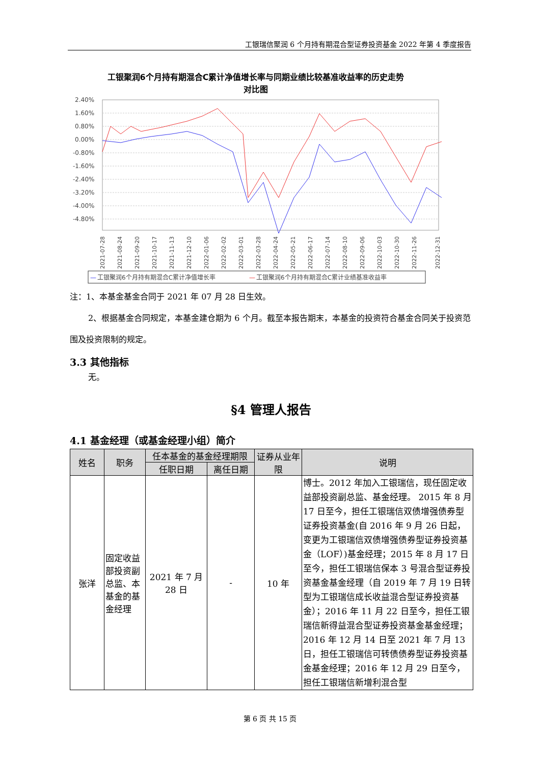工银瑞信聚润 6 个月持有期混合型证券投资基金 2022 年第 4 季度报告
工银聚润6个月持有期混合C累计净值增长率与同期业绩比较基准收益率的历史走势
对比图
2.40%
1.60%
0.80%
0.00%
-0.80%
-1.60%
-2.40%
-3.20%
-4.00%
-4.80%
2021-07-28
2021-08-24
2021-09-20
2021-10-17
2021-11-13
2021-12-10
2022-01-06
2022-02-02
2022-03-01
2022-03-28
2022-04-24
2022-05-21
2022-06-17
2022-07-14
2022-08-10
2022-09-06
2022-10-03
2022-10-30
2022-11-26
2022-12-31
—
工银聚润6个月持有期混合C累计净值增长率
—
工银聚润6个月持有期混合C累计业绩基准收益率
注：1、本基金基金合同于 2021 年 07 月 28 日生效。
2、根据基金合同规定，本基金建仓期为 6 个月。截至本报告期末，本基金的投资符合基金合同关于投资范围及投资限制的规定。
3.3 其他指标
无。
§4 管理人报告
4.1 基金经理（或基金经理小组）简介
| 姓名 | 职务 | 任本基金的基金经理期限 | | 证券从业年限 | 说明 |
| --- | --- | --- | --- | --- | --- |
| | | 任职日期 | 离任日期 | | |
| 张洋 | 固定收益部投资副总监、本基金的基金经理 | 2021 年 7 月 28 日 | - | 10 年 | 博士。2012 年加入工银瑞信，现任固定收益部投资副总监、基金经理。 2015 年 8 月 17 日至今，担任工银瑞信双债增强债券型证券投资基金(自 2016 年 9 月 26 日起，变更为工银瑞信双债增强债券型证券投资基金（LOF）)基金经理；2015 年 8 月 17 日至今，担任工银瑞信保本 3 号混合型证券投资基金基金经理（自 2019 年 7 月 19 日转型为工银瑞信成长收益混合型证券投资基金）；2016 年 11 月 22 日至今，担任工银瑞信新得益混合型证券投资基金基金经理；2016 年 12 月 14 日至 2021 年 7 月 13 日，担任工银瑞信可转债债券型证券投资基金基金经理；2016 年 12 月 29 日至今，担任工银瑞信新增利混合型 |
第 6 页 共 15 页